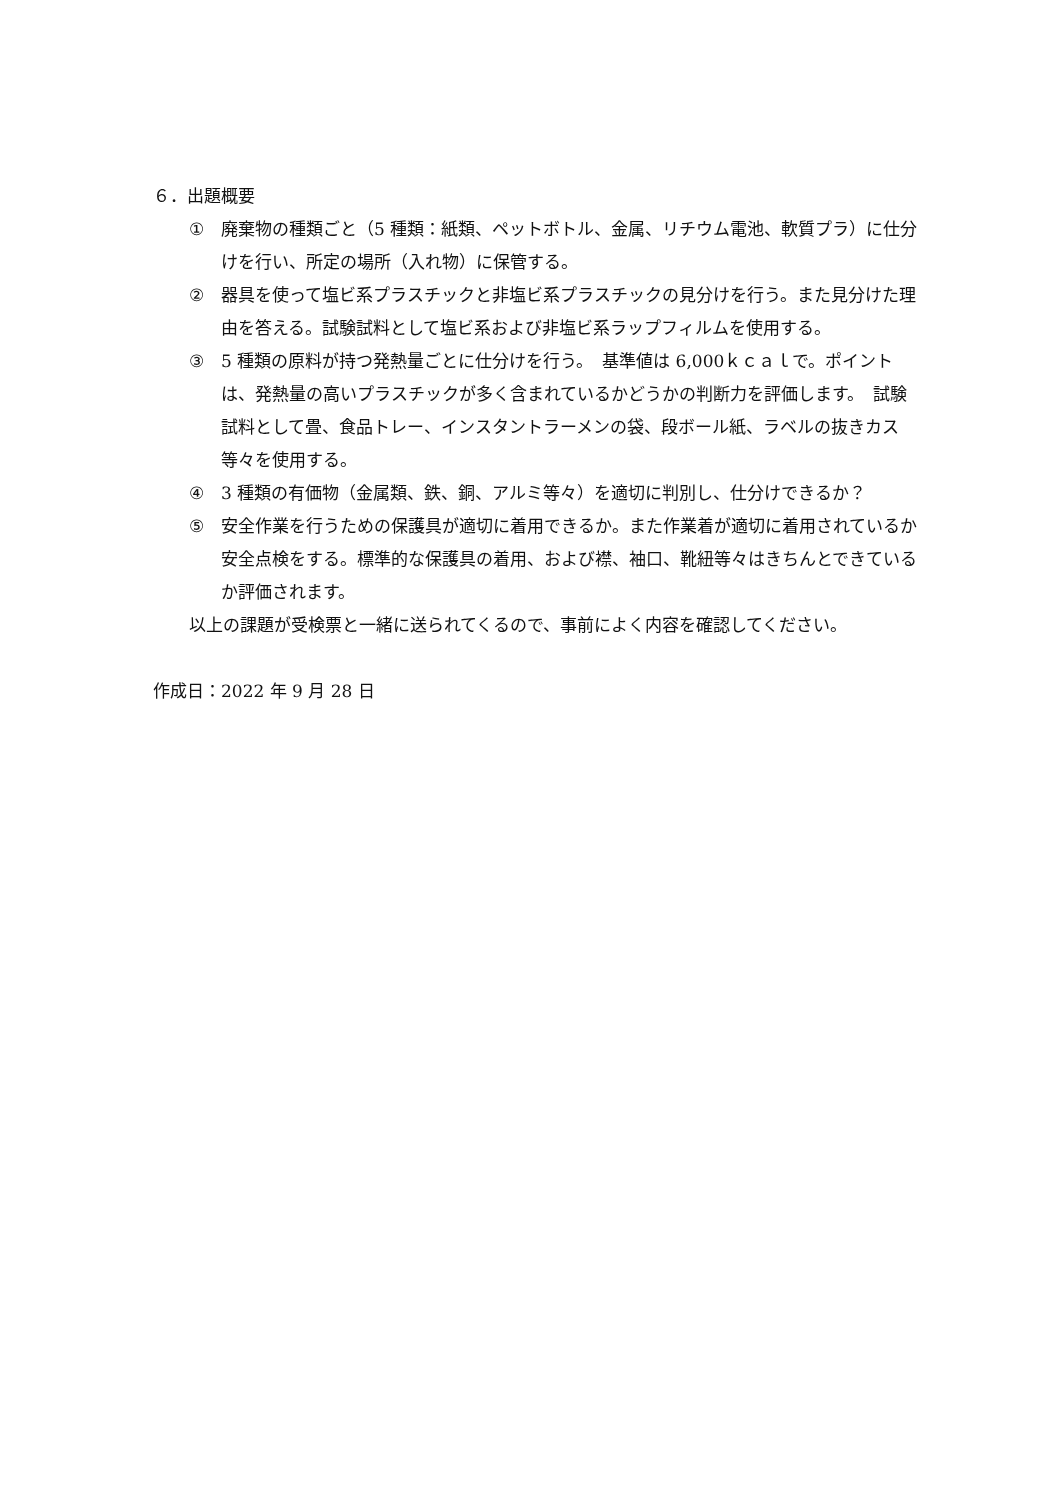６．出題概要
① 廃棄物の種類ごと（5 種類：紙類、ペットボトル、金属、リチウム電池、軟質プラ）に仕分けを行い、所定の場所（入れ物）に保管する。
② 器具を使って塩ビ系プラスチックと非塩ビ系プラスチックの見分けを行う。また見分けた理由を答える。試験試料として塩ビ系および非塩ビ系ラップフィルムを使用する。
③ 5 種類の原料が持つ発熱量ごとに仕分けを行う。　基準値は 6,000ｋｃａｌで。ポイントは、発熱量の高いプラスチックが多く含まれているかどうかの判断力を評価します。　試験試料として畳、食品トレー、インスタントラーメンの袋、段ボール紙、ラベルの抜きカス等々を使用する。
④ 3 種類の有価物（金属類、鉄、銅、アルミ等々）を適切に判別し、仕分けできるか？
⑤ 安全作業を行うための保護具が適切に着用できるか。また作業着が適切に着用されているか安全点検をする。標準的な保護具の着用、および襟、袖口、靴紐等々はきちんとできているか評価されます。
以上の課題が受検票と一緒に送られてくるので、事前によく内容を確認してください。
作成日：2022 年 9 月 28 日